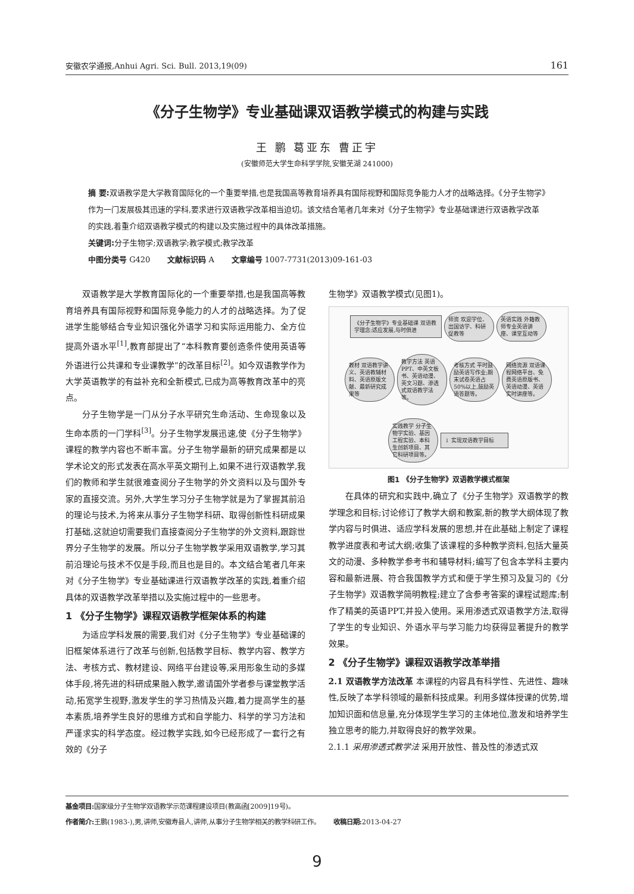安徽农学通报,Anhui Agri. Sci. Bull. 2013,19(09) 161
《分子生物学》专业基础课双语教学模式的构建与实践
王 鹏 葛亚东 曹正宇
(安徽师范大学生命科学学院,安徽芜湖 241000)
摘 要: 双语教学是大学教育国际化的一个重要举措,也是我国高等教育培养具有国际视野和国际竞争能力人才的战略选择。《分子生物学》作为一门发展极其迅速的学科,要求进行双语教学改革相当迫切。该文结合笔者几年来对《分子生物学》专业基础课进行双语教学改革的实践,着重介绍双语教学模式的构建以及实施过程中的具体改革措施。
关键词: 分子生物学;双语教学;教学模式;教学改革
中图分类号 G420 文献标识码 A 文章编号 1007-7731(2013)09-161-03
双语教学是大学教育国际化的一个重要举措,也是我国高等教育培养具有国际视野和国际竞争能力的人才的战略选择。为了促进学生能够结合专业知识强化外语学习和实际运用能力、全方位提高外语水平<sup>[1]</sup>,教育部提出了“本科教育要创造条件使用英语等外语进行公共课和专业课教学”的改革目标<sup>[2]</sup>。如今双语教学作为大学英语教学的有益补充和全新模式,已成为高等教育改革中的亮点。
分子生物学是一门从分子水平研究生命活动、生命现象以及生命本质的一门学科<sup>[3]</sup>。分子生物学发展迅速,使《分子生物学》课程的教学内容也不断丰富。分子生物学最新的研究成果都是以学术论文的形式发表在高水平英文期刊上,如果不进行双语教学,我们的教师和学生就很难查阅分子生物学的外文资料以及与国外专家的直接交流。另外,大学生学习分子生物学就是为了掌握其前沿的理论与技术,为将来从事分子生物学科研、取得创新性科研成果打基础,这就迫切需要我们直接查阅分子生物学的外文资料,跟踪世界分子生物学的发展。所以分子生物学教学采用双语教学,学习其前沿理论与技术不仅是手段,而且也是目的。本文结合笔者几年来对《分子生物学》专业基础课进行双语教学改革的实践,着重介绍具体的双语教学改革举措以及实施过程中的一些思考。
1 《分子生物学》课程双语教学框架体系的构建
为适应学科发展的需要,我们对《分子生物学》专业基础课的旧框架体系进行了改革与创新,包括教学目标、教学内容、教学方法、考核方式、教材建设、网络平台建设等,采用形象生动的多媒体手段,将先进的科研成果融入教学,邀请国外学者参与课堂教学活动,拓宽学生视野,激发学生的学习热情及兴趣,着力提高学生的基本素质,培养学生良好的思维方式和自学能力、科学的学习方法和严谨求实的科学态度。经过教学实践,如今已经形成了一套行之有效的《分子
生物学》双语教学模式(见图1)。
《分子生物学》专业基础课 双语教学理念:适应发展,与时俱进
师资 欢迎学位、出国访学、科研促教等
英语实践 外籍教师专业英语讲座、课堂互动等
教材 双语教学讲义、英语教辅材料、英语原版文献、最新研究成果等
教学方法 英语PPT、中英文板书、英语动漫、英文习题、渗透式双语教学法等。
考核方式 平时鼓励英语写作业;期末试卷英语占50%以上,鼓励英语答题等。
网络资源 双语课程网络平台、免费英语原版书、英语动漫、英语实时讲座等。
实践教学 分子生物学实验、基因工程实验、本科生创新项目、其它科研项目等。
↓ 实现双语教学目标
图1 《分子生物学》双语教学模式框架
在具体的研究和实践中,确立了《分子生物学》双语教学的教学理念和目标;讨论修订了教学大纲和教案,新的教学大纲体现了教学内容与时俱进、适应学科发展的思想,并在此基础上制定了课程教学进度表和考试大纲;收集了该课程的多种教学资料,包括大量英文的动漫、多种教学参考书和辅导材料;编写了包含本学科主要内容和最新进展、符合我国教学方式和便于学生预习及复习的《分子生物学》双语教学简明教程;建立了含参考答案的课程试题库;制作了精美的英语PPT,并投入使用。采用渗透式双语教学方法,取得了学生的专业知识、外语水平与学习能力均获得显著提升的教学效果。
2 《分子生物学》课程双语教学改革举措
2.1 双语教学方法改革 本课程的内容具有科学性、先进性、趣味性,反映了本学科领域的最新科技成果。利用多媒体授课的优势,增加知识面和信息量,充分体现学生学习的主体地位,激发和培养学生独立思考的能力,并取得良好的教学效果。
2.1.1 采用渗透式教学法 采用开放性、普及性的渗透式双
基金项目: 国家级分子生物学双语教学示范课程建设项目(教高函[2009]19号)。
作者简介: 王鹏(1983-),男,讲师,安徽寿县人,讲师,从事分子生物学相关的教学科研工作。 收稿日期: 2013-04-27
9